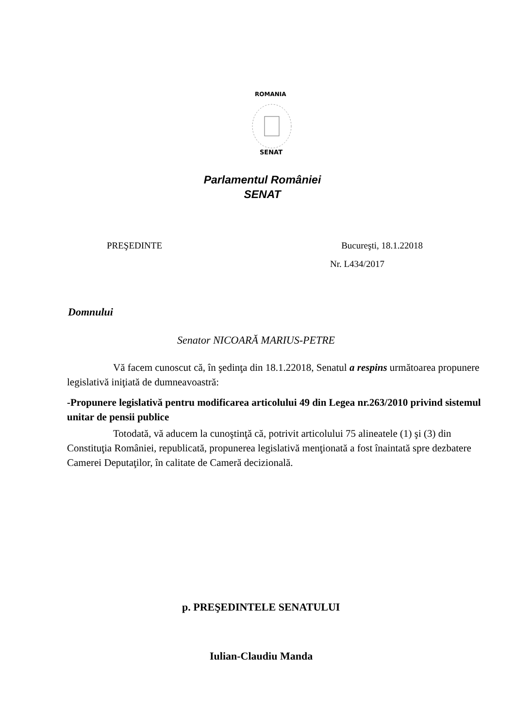ROMANIA
SENAT
Parlamentul României
SENAT
PREŞEDINTE Bucureşti, 18.1.22018
Nr. L434/2017
Domnului
Senator NICOARĂ MARIUS-PETRE
Vă facem cunoscut că, în şedinţa din 18.1.22018, Senatul a respins următoarea propunere legislativă iniţiată de dumneavoastră:
-Propunere legislativă pentru modificarea articolului 49 din Legea nr.263/2010 privind sistemul unitar de pensii publice
Totodată, vă aducem la cunoştinţă că, potrivit articolului 75 alineatele (1) şi (3) din Constituţia României, republicată, propunerea legislativă menţionată a fost înaintată spre dezbatere Camerei Deputaţilor, în calitate de Cameră decizională.
p. PREŞEDINTELE SENATULUI
Iulian-Claudiu Manda